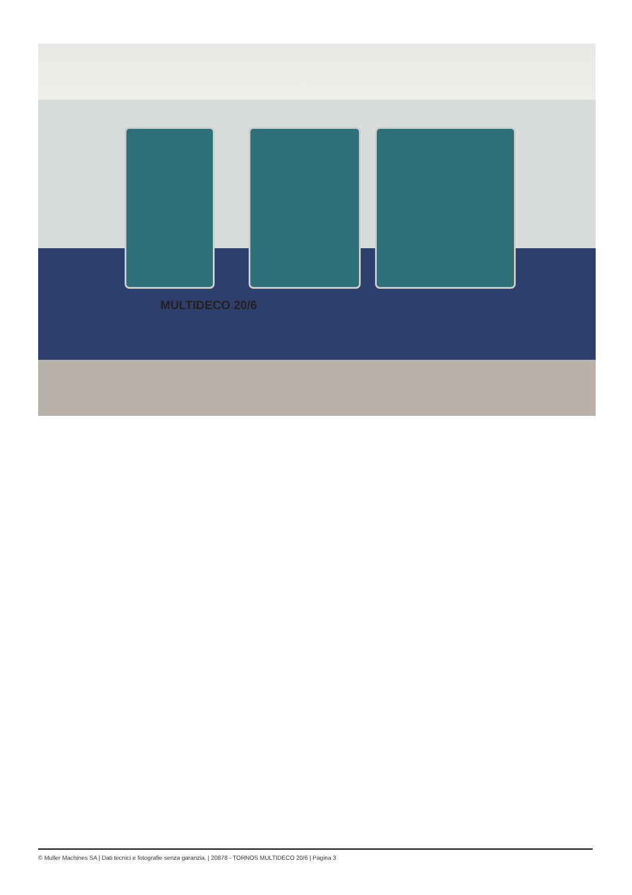MULTIDECO 20/6
© Muller Machines SA | Dati tecnici e fotografie senza garanzia. | 20878 - TORNOS MULTIDECO 20/6 | Pagina 3